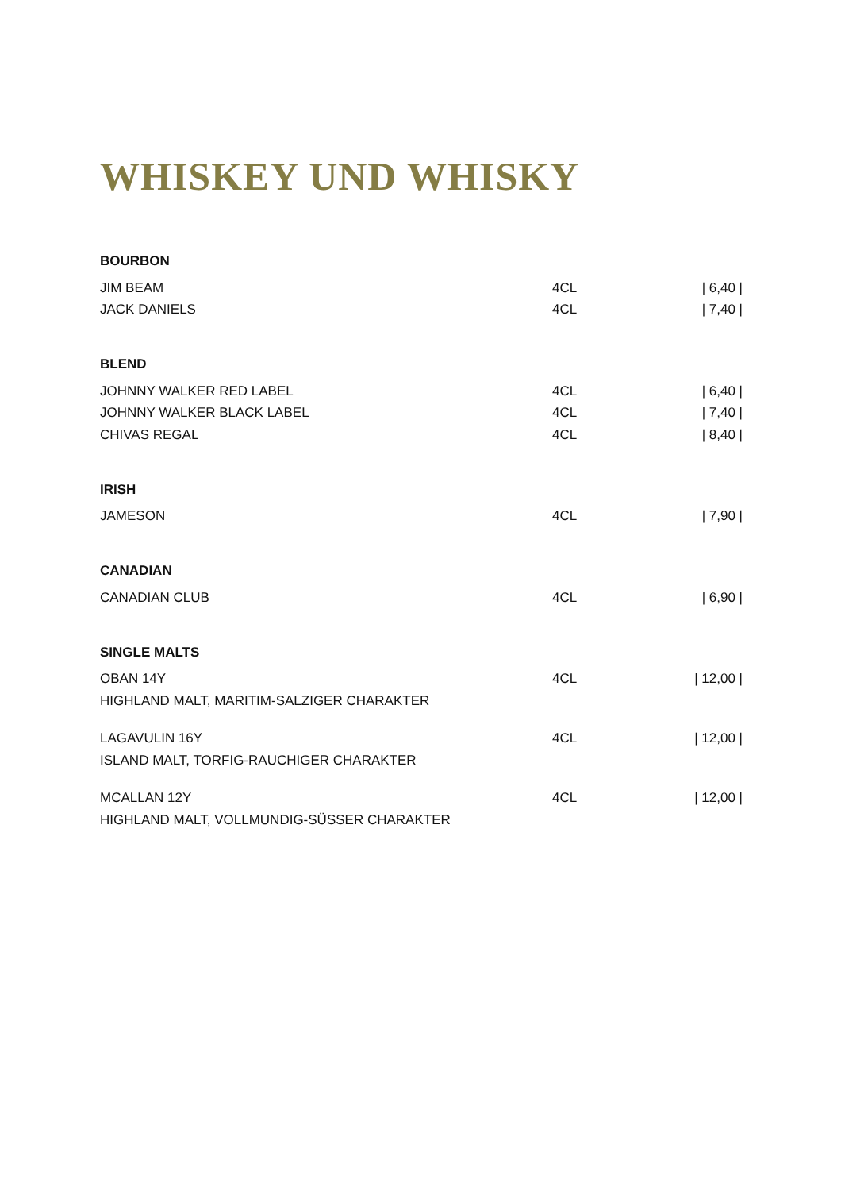WHISKEY UND WHISKY
| BOURBON | | |
| JIM BEAM | 4CL | / 6,40 / |
| JACK DANIELS | 4CL | / 7,40 / |
| BLEND | | |
| JOHNNY WALKER RED LABEL | 4CL | / 6,40 / |
| JOHNNY WALKER BLACK LABEL | 4CL | / 7,40 / |
| CHIVAS REGAL | 4CL | / 8,40 / |
| IRISH | | |
| JAMESON | 4CL | / 7,90 / |
| CANADIAN | | |
| CANADIAN CLUB | 4CL | / 6,90 / |
| SINGLE MALTS | | |
| OBAN 14Y | 4CL | / 12,00 / |
| HIGHLAND MALT, MARITIM-SALZIGER CHARAKTER | | |
| LAGAVULIN 16Y | 4CL | / 12,00 / |
| ISLAND MALT, TORFIG-RAUCHIGER CHARAKTER | | |
| MCALLAN 12Y | 4CL | / 12,00 / |
| HIGHLAND MALT, VOLLMUNDIG-SÜSSER CHARAKTER | | |